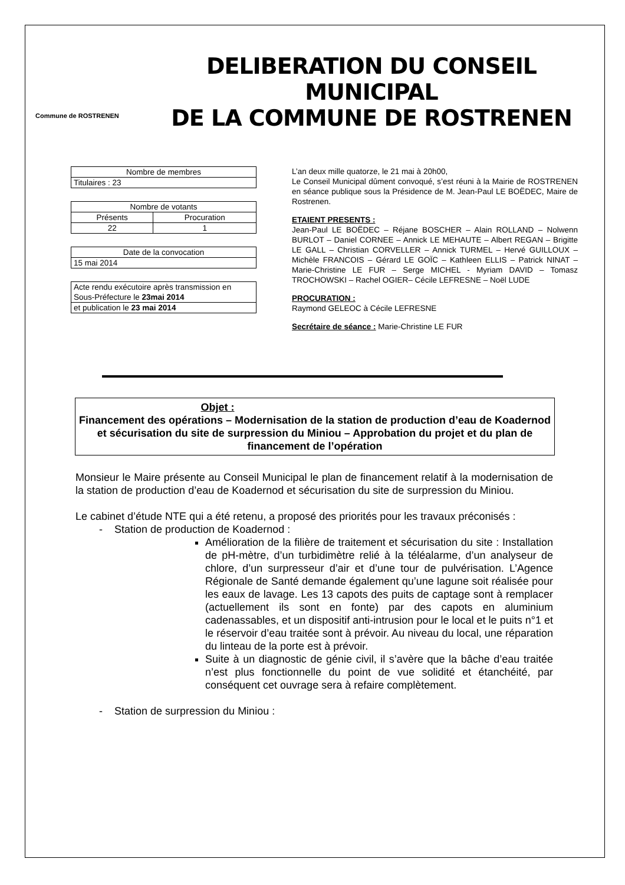Commune de ROSTRENEN
DELIBERATION DU CONSEIL MUNICIPAL
DE LA COMMUNE DE ROSTRENEN
| Nombre de membres |
| Titulaires : 23 |
| Nombre de votants | |
| Présents | Procuration |
| 22 | 1 |
| Date de la convocation |
| 15 mai 2014 |
| Acte rendu exécutoire après transmission en Sous-Préfecture le 23mai 2014 |
| et publication le 23 mai 2014 |
L’an deux mille quatorze, le 21 mai à 20h00,
Le Conseil Municipal dûment convoqué, s’est réuni à la Mairie de ROSTRENEN en séance publique sous la Présidence de M. Jean-Paul LE BOËDEC, Maire de Rostrenen.
ETAIENT PRESENTS :
Jean-Paul LE BOËDEC – Réjane BOSCHER – Alain ROLLAND – Nolwenn BURLOT – Daniel CORNEE – Annick LE MEHAUTE – Albert REGAN – Brigitte LE GALL – Christian CORVELLER – Annick TURMEL – Hervé GUILLOUX – Michèle FRANCOIS – Gérard LE GOÏC – Kathleen ELLIS – Patrick NINAT – Marie-Christine LE FUR – Serge MICHEL - Myriam DAVID – Tomasz TROCHOWSKI – Rachel OGIER– Cécile LEFRESNE – Noël LUDE
PROCURATION :
Raymond GELEOC à Cécile LEFRESNE
Secrétaire de séance : Marie-Christine LE FUR
Objet :
Financement des opérations – Modernisation de la station de production d’eau de Koadernod et sécurisation du site de surpression du Miniou – Approbation du projet et du plan de financement de l’opération
Monsieur le Maire présente au Conseil Municipal le plan de financement relatif à la modernisation de la station de production d’eau de Koadernod et sécurisation du site de surpression du Miniou.
Le cabinet d’étude NTE qui a été retenu, a proposé des priorités pour les travaux préconisés :
- Station de production de Koadernod :
Amélioration de la filière de traitement et sécurisation du site : Installation de pH-mètre, d’un turbidimètre relié à la téléalarme, d’un analyseur de chlore, d’un surpresseur d’air et d’une tour de pulvérisation. L’Agence Régionale de Santé demande également qu’une lagune soit réalisée pour les eaux de lavage. Les 13 capots des puits de captage sont à remplacer (actuellement ils sont en fonte) par des capots en aluminium cadenassables, et un dispositif anti-intrusion pour le local et le puits n°1 et le réservoir d’eau traitée sont à prévoir. Au niveau du local, une réparation du linteau de la porte est à prévoir.
Suite à un diagnostic de génie civil, il s’avère que la bâche d’eau traitée n’est plus fonctionnelle du point de vue solidité et étanchéité, par conséquent cet ouvrage sera à refaire complètement.
- Station de surpression du Miniou :